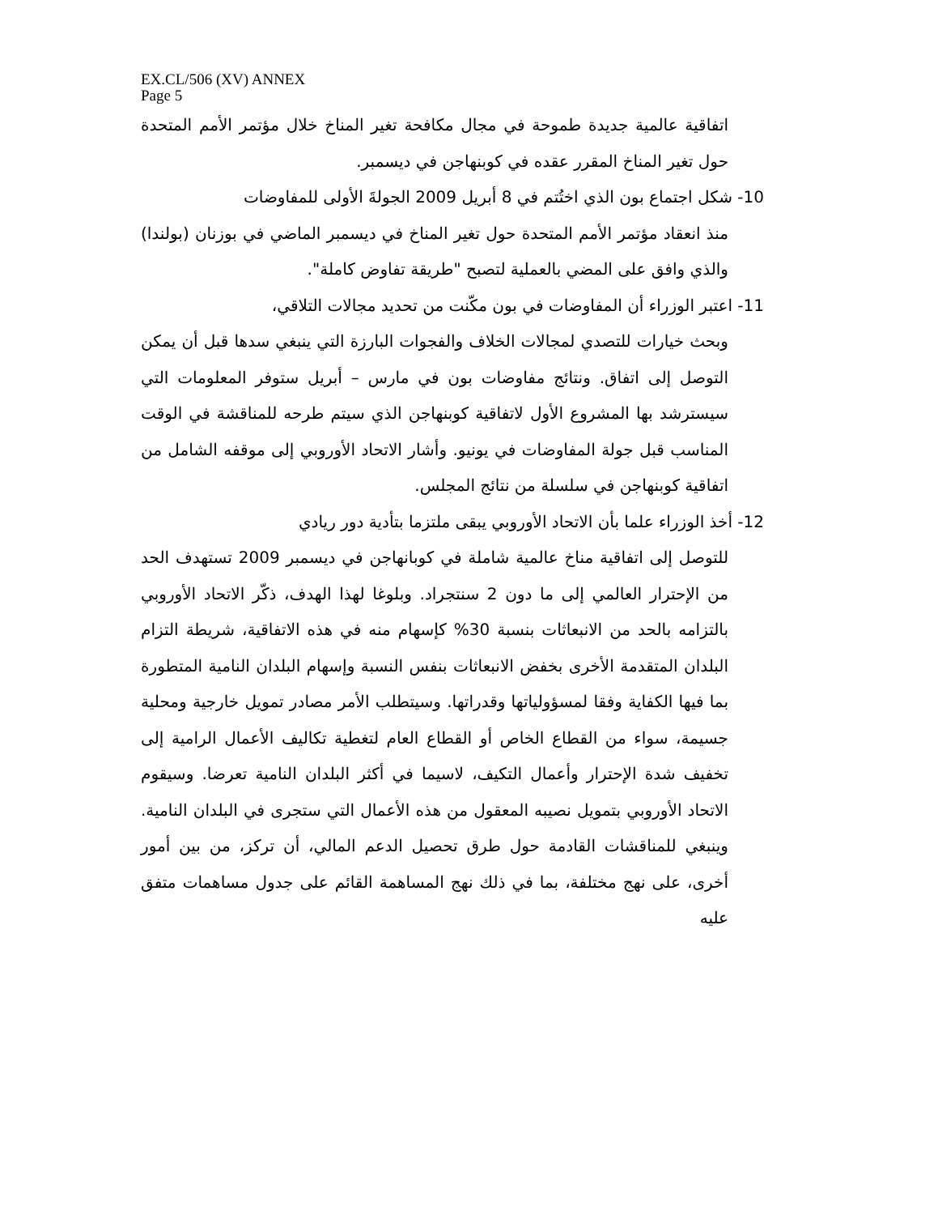EX.CL/506 (XV) ANNEX
Page 5
اتفاقية عالمية جديدة طموحة في مجال مكافحة تغير المناخ خلال مؤتمر الأمم المتحدة حول تغير المناخ المقرر عقده في كوبنهاجن في ديسمبر.
10- شكل اجتماع بون الذي اختُتم في 8 أبريل 2009 الجولةَ الأولى للمفاوضات
منذ انعقاد مؤتمر الأمم المتحدة حول تغير المناخ في ديسمبر الماضي في بوزنان (بولندا) والذي وافق على المضي بالعملية لتصبح "طريقة تفاوض كاملة".
11- اعتبر الوزراء أن المفاوضات في بون مكّنت من تحديد مجالات التلاقي،
وبحث خيارات للتصدي لمجالات الخلاف والفجوات البارزة التي ينبغي سدها قبل أن يمكن التوصل إلى اتفاق. ونتائج مفاوضات بون في مارس – أبريل ستوفر المعلومات التي سيسترشد بها المشروع الأول لاتفاقية كوبنهاجن الذي سيتم طرحه للمناقشة في الوقت المناسب قبل جولة المفاوضات في يونيو. وأشار الاتحاد الأوروبي إلى موقفه الشامل من اتفاقية كوبنهاجن في سلسلة من نتائج المجلس.
12- أخذ الوزراء علما بأن الاتحاد الأوروبي يبقى ملتزما بتأدية دور ريادي
للتوصل إلى اتفاقية مناخ عالمية شاملة في كوبانهاجن في ديسمبر 2009 تستهدف الحد من الإحترار العالمي إلى ما دون 2 سنتجراد. وبلوغا لهذا الهدف، ذكّر الاتحاد الأوروبي بالتزامه بالحد من الانبعاثات بنسبة 30% كإسهام منه في هذه الاتفاقية، شريطة التزام البلدان المتقدمة الأخرى بخفض الانبعاثات بنفس النسبة وإسهام البلدان النامية المتطورة بما فيها الكفاية وفقا لمسؤولياتها وقدراتها. وسيتطلب الأمر مصادر تمويل خارجية ومحلية جسيمة، سواء من القطاع الخاص أو القطاع العام لتغطية تكاليف الأعمال الرامية إلى تخفيف شدة الإحترار وأعمال التكيف، لاسيما في أكثر البلدان النامية تعرضا. وسيقوم الاتحاد الأوروبي بتمويل نصيبه المعقول من هذه الأعمال التي ستجرى في البلدان النامية. وينبغي للمناقشات القادمة حول طرق تحصيل الدعم المالي، أن تركز، من بين أمور أخرى، على نهج مختلفة، بما في ذلك نهج المساهمة القائم على جدول مساهمات متفق عليه